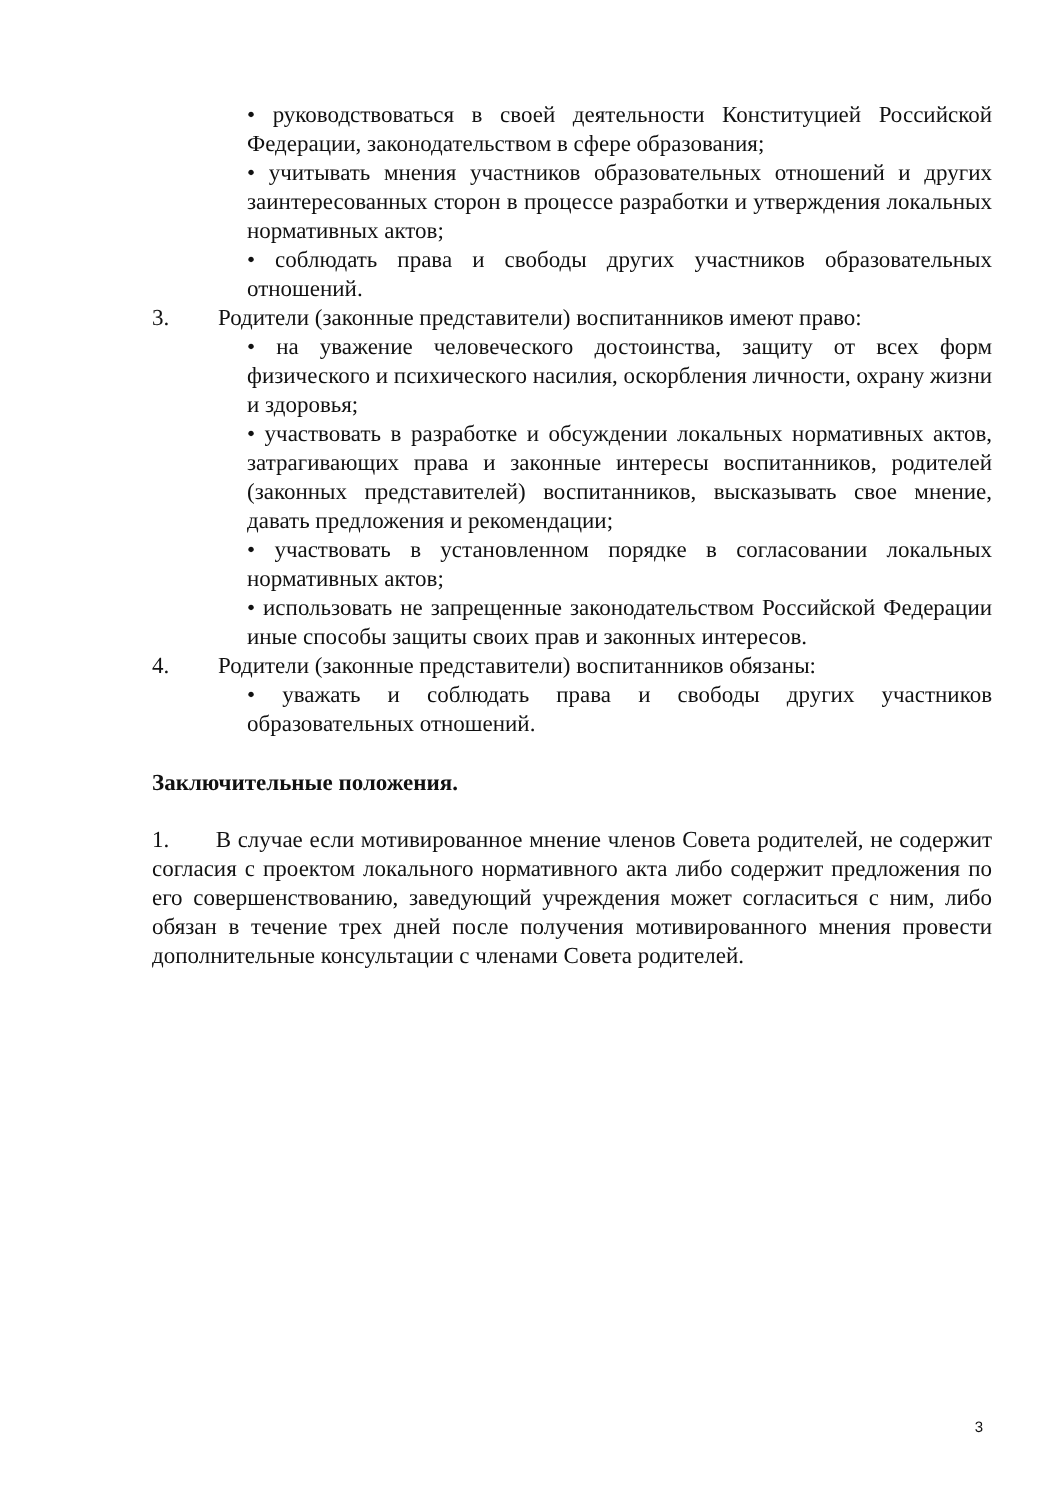• руководствоваться в своей деятельности Конституцией Российской Федерации, законодательством в сфере образования;
• учитывать мнения участников образовательных отношений и других заинтересованных сторон в процессе разработки и утверждения локальных нормативных актов;
• соблюдать права и свободы других участников образовательных отношений.
3. Родители (законные представители) воспитанников имеют право:
• на уважение человеческого достоинства, защиту от всех форм физического и психического насилия, оскорбления личности, охрану жизни и здоровья;
• участвовать в разработке и обсуждении локальных нормативных актов, затрагивающих права и законные интересы воспитанников, родителей (законных представителей) воспитанников, высказывать свое мнение, давать предложения и рекомендации;
• участвовать в установленном порядке в согласовании локальных нормативных актов;
• использовать не запрещенные законодательством Российской Федерации иные способы защиты своих прав и законных интересов.
4. Родители (законные представители) воспитанников обязаны:
• уважать и соблюдать права и свободы других участников образовательных отношений.
Заключительные положения.
1. В случае если мотивированное мнение членов Совета родителей, не содержит согласия с проектом локального нормативного акта либо содержит предложения по его совершенствованию, заведующий учреждения может согласиться с ним, либо обязан в течение трех дней после получения мотивированного мнения провести дополнительные консультации с членами Совета родителей.
3